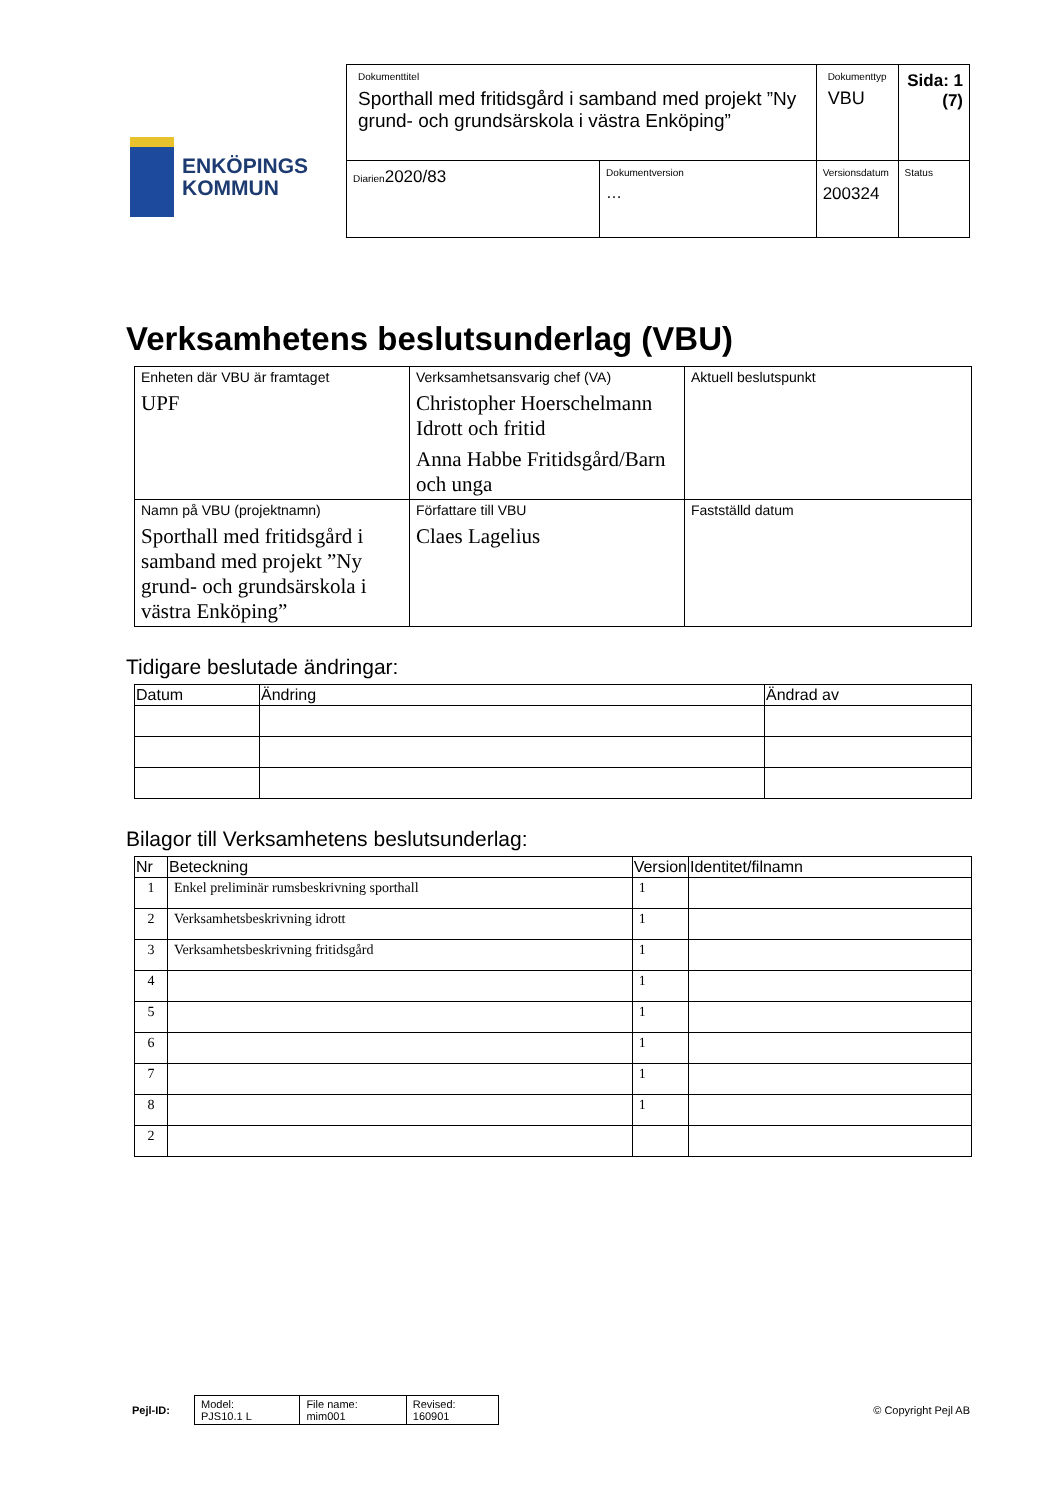ENKÖPINGS
KOMMUN
| Dokumenttitel Sporthall med fritidsgård i samband med projekt ”Ny grund- och grundsärskola i västra Enköping” | | Dokumenttyp VBU | Sida: 1 (7) |
| Diarien 2020/83 | Dokumentversion … | Versionsdatum 200324 | Status |
Verksamhetens beslutsunderlag (VBU)
| Enheten där VBU är framtaget UPF | Verksamhetsansvarig chef (VA) Christopher Hoerschelmann Idrott och fritid Anna Habbe Fritidsgård/Barn och unga | Aktuell beslutspunkt |
| Namn på VBU (projektnamn) Sporthall med fritidsgård i samband med projekt ”Ny grund- och grundsärskola i västra Enköping” | Författare till VBU Claes Lagelius | Fastställd datum |
Tidigare beslutade ändringar:
| Datum | Ändring | Ändrad av |
| --- | --- | --- |
Bilagor till Verksamhetens beslutsunderlag:
| Nr | Beteckning | Version | Identitet/filnamn |
| --- | --- | --- | --- |
| 1 | Enkel preliminär rumsbeskrivning sporthall | 1 | |
| 2 | Verksamhetsbeskrivning idrott | 1 | |
| 3 | Verksamhetsbeskrivning fritidsgård | 1 | |
| 4 | | 1 | |
| 5 | | 1 | |
| 6 | | 1 | |
| 7 | | 1 | |
| 8 | | 1 | |
| 2 | | | |
Pejl-ID:
| Model: PJS10.1 L | File name: mim001 | Revised: 160901 |
© Copyright Pejl AB